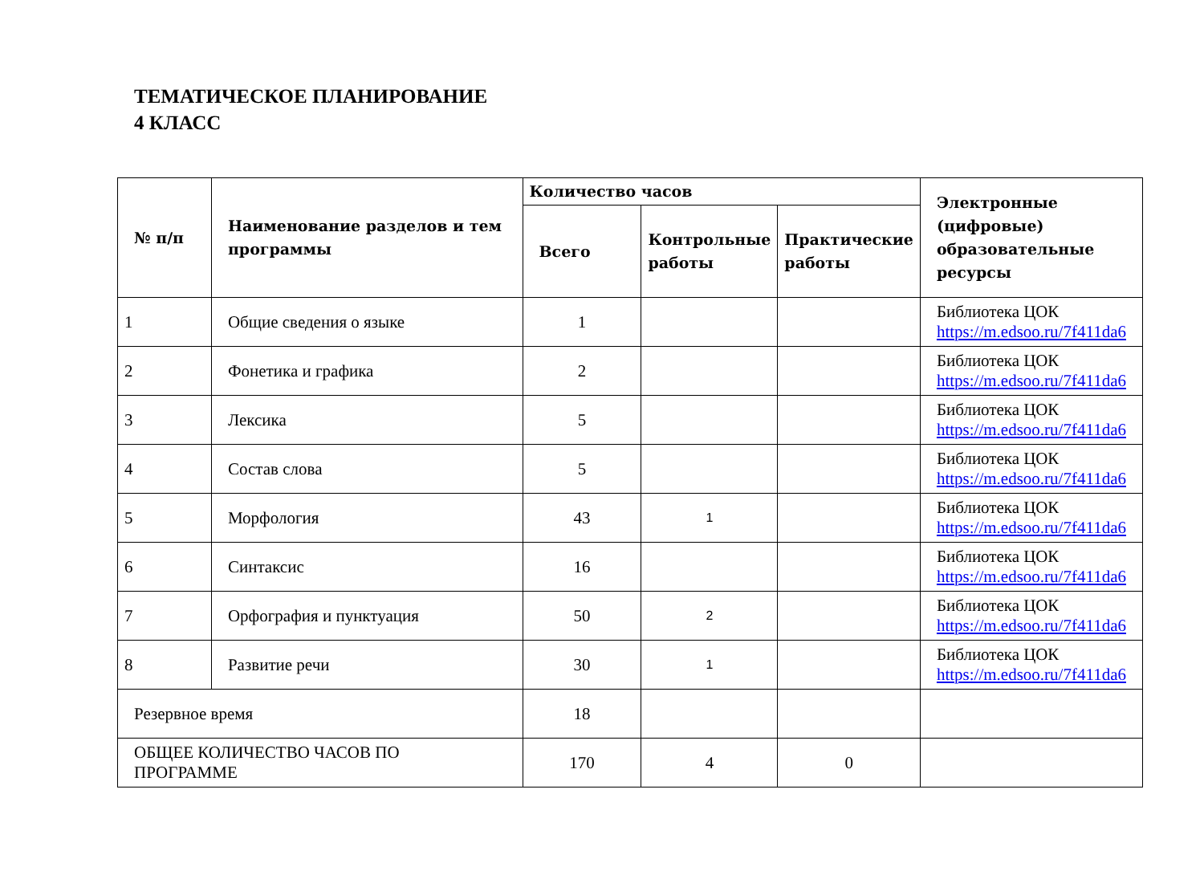ТЕМАТИЧЕСКОЕ ПЛАНИРОВАНИЕ
4 КЛАСС
| № п/п | Наименование разделов и тем программы | Количество часов | | | Электронные (цифровые) образовательные ресурсы |
| --- | --- | --- | --- | --- | --- |
| | | Всего | Контрольные работы | Практические работы | |
| 1 | Общие сведения о языке | 1 | | | Библиотека ЦОК https://m.edsoo.ru/7f411da6 |
| 2 | Фонетика и графика | 2 | | | Библиотека ЦОК https://m.edsoo.ru/7f411da6 |
| 3 | Лексика | 5 | | | Библиотека ЦОК https://m.edsoo.ru/7f411da6 |
| 4 | Состав слова | 5 | | | Библиотека ЦОК https://m.edsoo.ru/7f411da6 |
| 5 | Морфология | 43 | 1 | | Библиотека ЦОК https://m.edsoo.ru/7f411da6 |
| 6 | Синтаксис | 16 | | | Библиотека ЦОК https://m.edsoo.ru/7f411da6 |
| 7 | Орфография и пунктуация | 50 | 2 | | Библиотека ЦОК https://m.edsoo.ru/7f411da6 |
| 8 | Развитие речи | 30 | 1 | | Библиотека ЦОК https://m.edsoo.ru/7f411da6 |
| Резервное время | | 18 | | | |
| ОБЩЕЕ КОЛИЧЕСТВО ЧАСОВ ПО ПРОГРАММЕ | | 170 | 4 | 0 | |